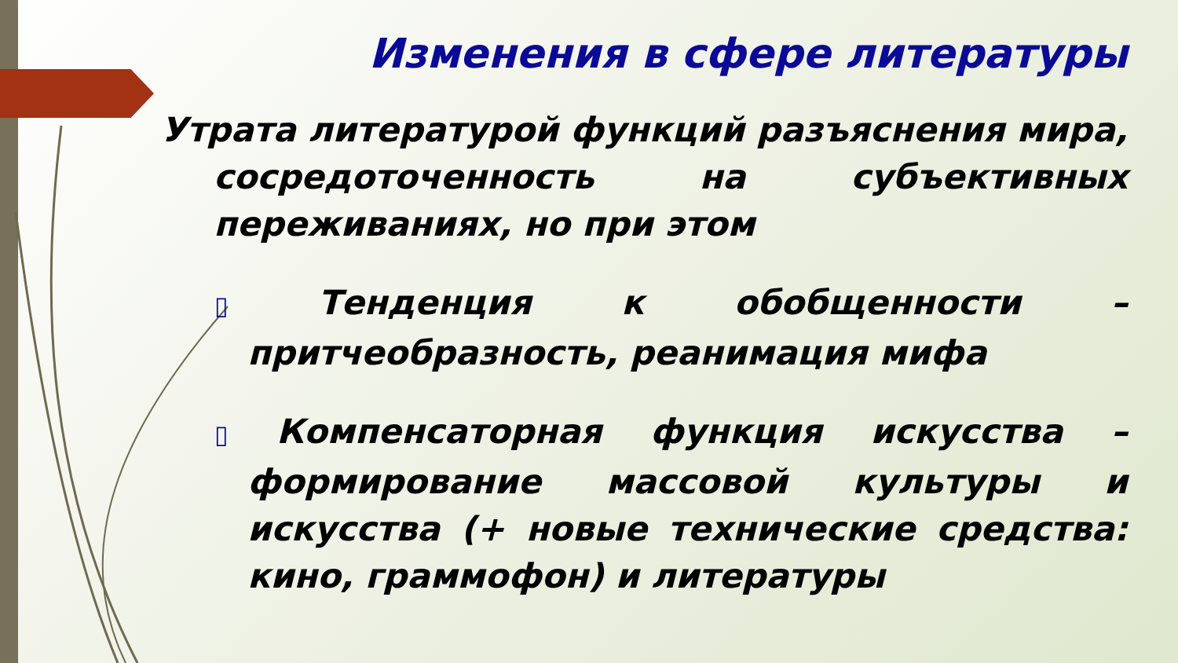Изменения в сфере литературы
Утрата литературой функций разъяснения мира, сосредоточенность на субъективных переживаниях, но при этом
▯ Тенденция к обобщенности – притчеобразность, реанимация мифа
▯ Компенсаторная функция искусства – формирование массовой культуры и искусства (+ новые технические средства: кино, граммофон) и литературы